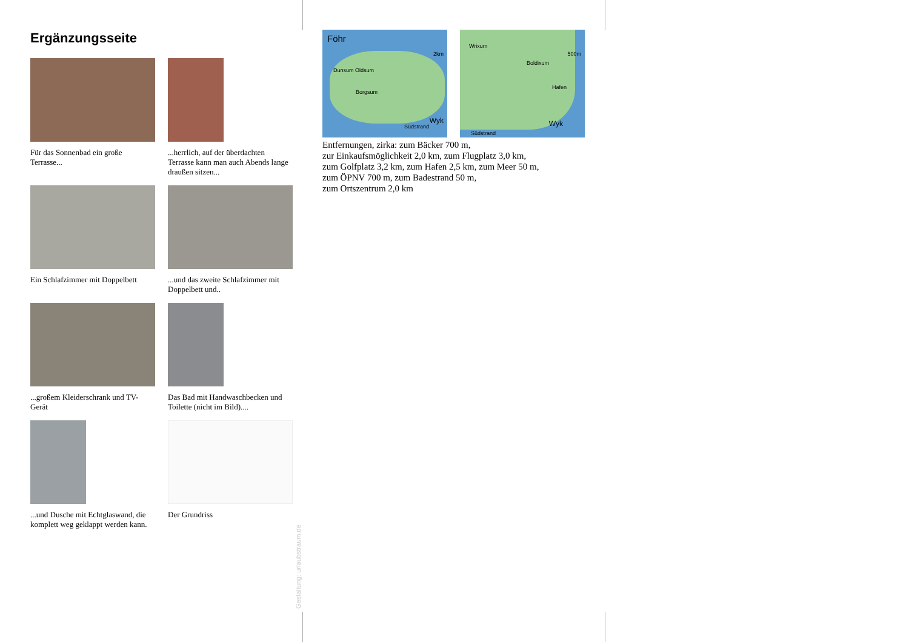Ergänzungsseite
Für das Sonnenbad ein große Terrasse...
...herrlich, auf der überdachten Terrasse kann man auch Abends lange draußen sitzen...
Ein Schlafzimmer mit Doppelbett
...und das zweite Schlafzimmer mit Doppelbett und..
...großem Kleiderschrank und TV-Gerät
Das Bad mit Handwaschbecken und Toilette (nicht im Bild)....
...und Dusche mit Echtglaswand, die komplett weg geklappt werden kann.
Der Grundriss
Föhr
2km
Dunsum Oldsum
Borgsum
Wyk
Südstrand
Wrixum
500m
Boldixum
Hafen
Wyk
Südstrand
Entfernungen, zirka: zum Bäcker 700 m,
zur Einkaufsmöglichkeit 2,0 km, zum Flugplatz 3,0 km,
zum Golfplatz 3,2 km, zum Hafen 2,5 km, zum Meer 50 m,
zum ÖPNV 700 m, zum Badestrand 50 m,
zum Ortszentrum 2,0 km
Gestaltung: urlaubstraum.de